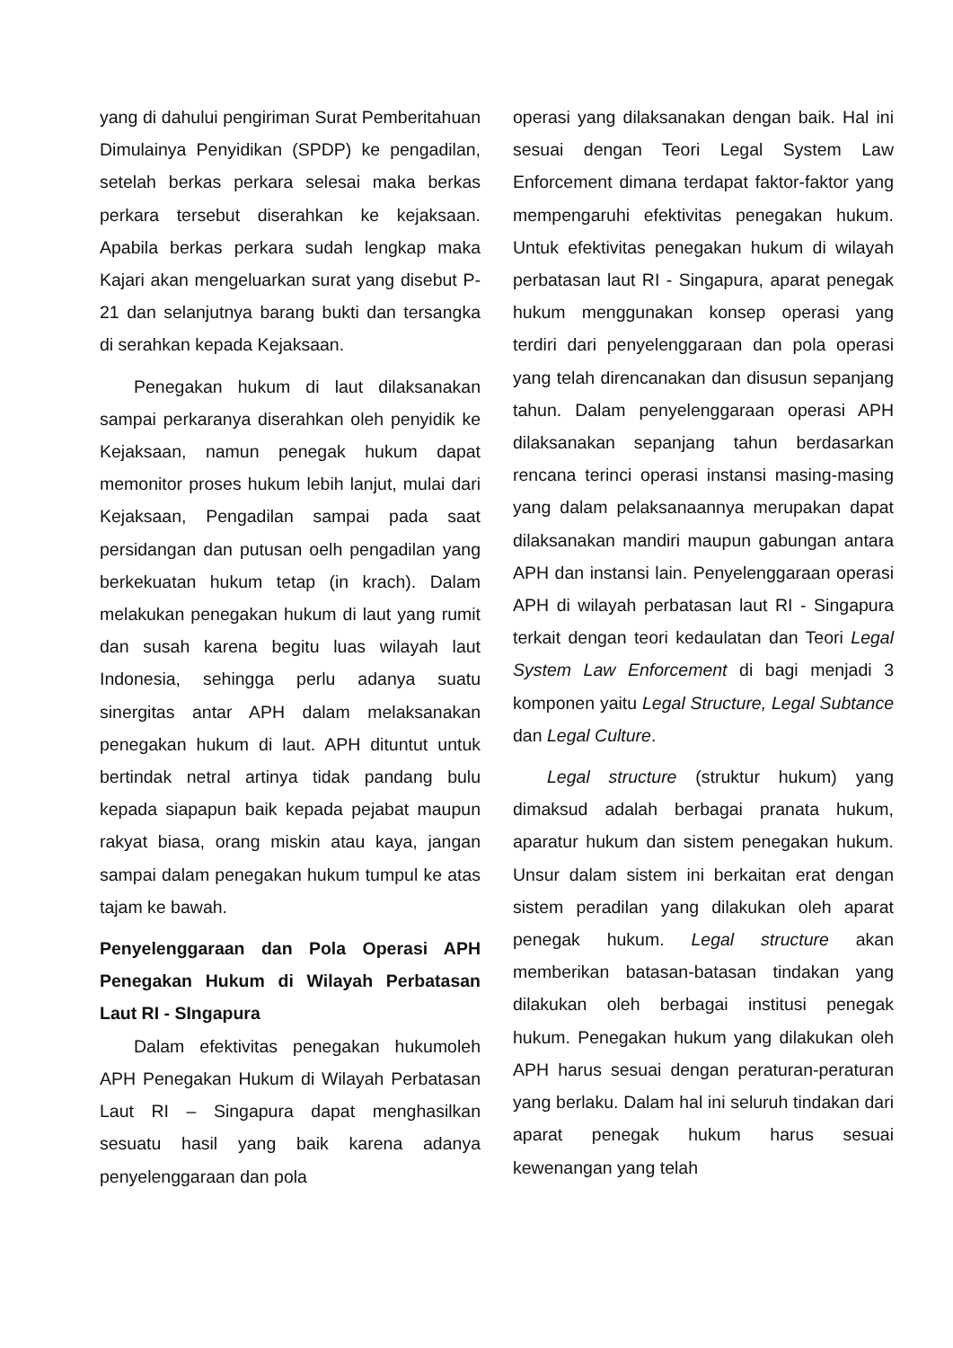yang di dahului pengiriman Surat Pemberitahuan Dimulainya Penyidikan (SPDP) ke pengadilan, setelah berkas perkara selesai maka berkas perkara tersebut diserahkan ke kejaksaan. Apabila berkas perkara sudah lengkap maka Kajari akan mengeluarkan surat yang disebut P-21 dan selanjutnya barang bukti dan tersangka di serahkan kepada Kejaksaan.
Penegakan hukum di laut dilaksanakan sampai perkaranya diserahkan oleh penyidik ke Kejaksaan, namun penegak hukum dapat memonitor proses hukum lebih lanjut, mulai dari Kejaksaan, Pengadilan sampai pada saat persidangan dan putusan oelh pengadilan yang berkekuatan hukum tetap (in krach). Dalam melakukan penegakan hukum di laut yang rumit dan susah karena begitu luas wilayah laut Indonesia, sehingga perlu adanya suatu sinergitas antar APH dalam melaksanakan penegakan hukum di laut. APH dituntut untuk bertindak netral artinya tidak pandang bulu kepada siapapun baik kepada pejabat maupun rakyat biasa, orang miskin atau kaya, jangan sampai dalam penegakan hukum tumpul ke atas tajam ke bawah.
Penyelenggaraan dan Pola Operasi APH Penegakan Hukum di Wilayah Perbatasan Laut RI - SIngapura
Dalam efektivitas penegakan hukumoleh APH Penegakan Hukum di Wilayah Perbatasan Laut RI – Singapura dapat menghasilkan sesuatu hasil yang baik karena adanya penyelenggaraan dan pola
operasi yang dilaksanakan dengan baik. Hal ini sesuai dengan Teori Legal System Law Enforcement dimana terdapat faktor-faktor yang mempengaruhi efektivitas penegakan hukum. Untuk efektivitas penegakan hukum di wilayah perbatasan laut RI - Singapura, aparat penegak hukum menggunakan konsep operasi yang terdiri dari penyelenggaraan dan pola operasi yang telah direncanakan dan disusun sepanjang tahun. Dalam penyelenggaraan operasi APH dilaksanakan sepanjang tahun berdasarkan rencana terinci operasi instansi masing-masing yang dalam pelaksanaannya merupakan dapat dilaksanakan mandiri maupun gabungan antara APH dan instansi lain. Penyelenggaraan operasi APH di wilayah perbatasan laut RI - Singapura terkait dengan teori kedaulatan dan Teori Legal System Law Enforcement di bagi menjadi 3 komponen yaitu Legal Structure, Legal Subtance dan Legal Culture.
Legal structure (struktur hukum) yang dimaksud adalah berbagai pranata hukum, aparatur hukum dan sistem penegakan hukum. Unsur dalam sistem ini berkaitan erat dengan sistem peradilan yang dilakukan oleh aparat penegak hukum. Legal structure akan memberikan batasan-batasan tindakan yang dilakukan oleh berbagai institusi penegak hukum. Penegakan hukum yang dilakukan oleh APH harus sesuai dengan peraturan-peraturan yang berlaku. Dalam hal ini seluruh tindakan dari aparat penegak hukum harus sesuai kewenangan yang telah